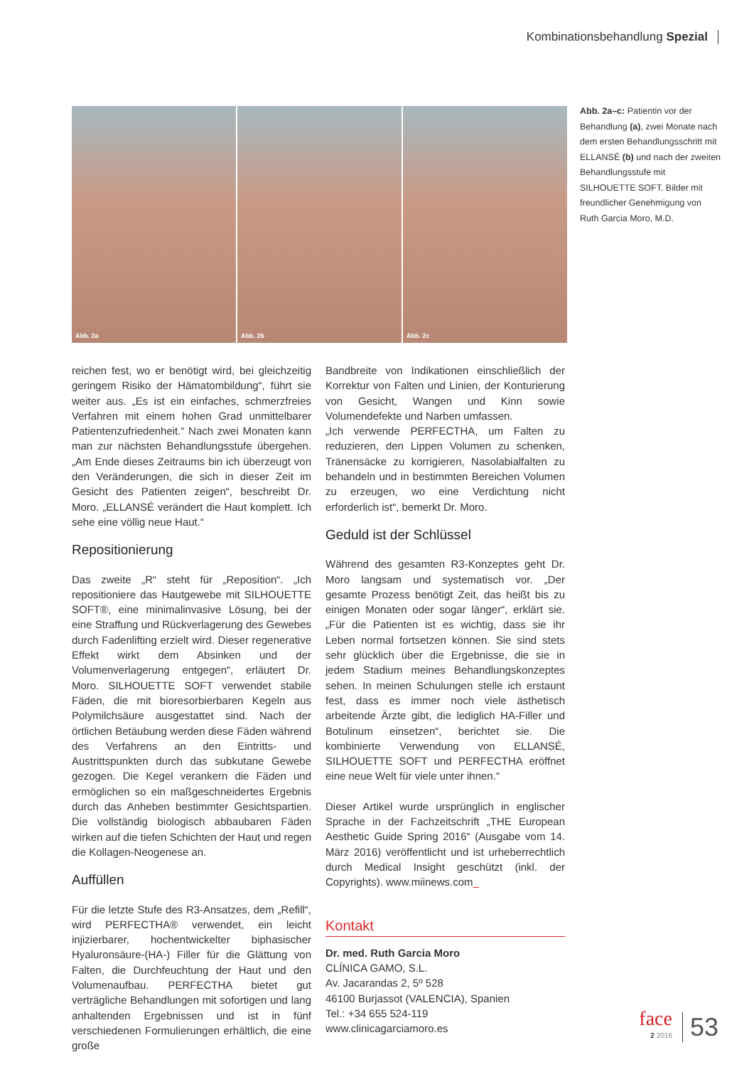Kombinationsbehandlung Spezial
Abb. 2a
Abb. 2b
Abb. 2c
Abb. 2a–c: Patientin vor der Behandlung (a), zwei Monate nach dem ersten Behandlungsschritt mit ELLANSÉ (b) und nach der zweiten Behandlungsstufe mit SILHOUETTE SOFT. Bilder mit freundlicher Genehmigung von Ruth Garcia Moro, M.D.
reichen fest, wo er benötigt wird, bei gleichzeitig geringem Risiko der Hämatombildung“, führt sie weiter aus. „Es ist ein einfaches, schmerzfreies Verfahren mit einem hohen Grad unmittelbarer Patientenzufriedenheit.“ Nach zwei Monaten kann man zur nächsten Behandlungsstufe übergehen. „Am Ende dieses Zeitraums bin ich überzeugt von den Veränderungen, die sich in dieser Zeit im Gesicht des Patienten zeigen“, beschreibt Dr. Moro. „ELLANSÉ verändert die Haut komplett. Ich sehe eine völlig neue Haut.“
Repositionierung
Das zweite „R“ steht für „Reposition“. „Ich repositioniere das Hautgewebe mit SILHOUETTE SOFT®, eine minimalinvasive Lösung, bei der eine Straffung und Rückverlagerung des Gewebes durch Fadenlifting erzielt wird. Dieser regenerative Effekt wirkt dem Absinken und der Volumenverlagerung entgegen“, erläutert Dr. Moro. SILHOUETTE SOFT verwendet stabile Fäden, die mit bioresorbierbaren Kegeln aus Polymilchsäure ausgestattet sind. Nach der örtlichen Betäubung werden diese Fäden während des Verfahrens an den Eintritts- und Austrittspunkten durch das subkutane Gewebe gezogen. Die Kegel verankern die Fäden und ermöglichen so ein maßgeschneidertes Ergebnis durch das Anheben bestimmter Gesichtspartien. Die vollständig biologisch abbaubaren Fäden wirken auf die tiefen Schichten der Haut und regen die Kollagen-Neogenese an.
Auffüllen
Für die letzte Stufe des R3-Ansatzes, dem „Refill“, wird PERFECTHA® verwendet, ein leicht injizierbarer, hochentwickelter biphasischer Hyaluronsäure-(HA-) Filler für die Glättung von Falten, die Durchfeuchtung der Haut und den Volumenaufbau. PERFECTHA bietet gut verträgliche Behandlungen mit sofortigen und lang anhaltenden Ergebnissen und ist in fünf verschiedenen Formulierungen erhältlich, die eine große
Bandbreite von Indikationen einschließlich der Korrektur von Falten und Linien, der Konturierung von Gesicht, Wangen und Kinn sowie Volumendefekte und Narben umfassen.
„Ich verwende PERFECTHA, um Falten zu reduzieren, den Lippen Volumen zu schenken, Tränensäcke zu korrigieren, Nasolabialfalten zu behandeln und in bestimmten Bereichen Volumen zu erzeugen, wo eine Verdichtung nicht erforderlich ist“, bemerkt Dr. Moro.
Geduld ist der Schlüssel
Während des gesamten R3-Konzeptes geht Dr. Moro langsam und systematisch vor. „Der gesamte Prozess benötigt Zeit, das heißt bis zu einigen Monaten oder sogar länger“, erklärt sie. „Für die Patienten ist es wichtig, dass sie ihr Leben normal fortsetzen können. Sie sind stets sehr glücklich über die Ergebnisse, die sie in jedem Stadium meines Behandlungskonzeptes sehen. In meinen Schulungen stelle ich erstaunt fest, dass es immer noch viele ästhetisch arbeitende Ärzte gibt, die lediglich HA-Filler und Botulinum einsetzen“, berichtet sie. Die kombinierte Verwendung von ELLANSÉ, SILHOUETTE SOFT und PERFECTHA eröffnet eine neue Welt für viele unter ihnen.“
Dieser Artikel wurde ursprünglich in englischer Sprache in der Fachzeitschrift „THE European Aesthetic Guide Spring 2016“ (Ausgabe vom 14. März 2016) veröffentlicht und ist urheberrechtlich durch Medical Insight geschützt (inkl. der Copyrights). www.miinews.com_
Kontakt
Dr. med. Ruth Garcia Moro
CLÍNICA GAMO, S.L.
Av. Jacarandas 2, 5º 528
46100 Burjassot (VALENCIA), Spanien
Tel.: +34 655 524-119
www.clinicagarciamoro.es
face
2 2016
53